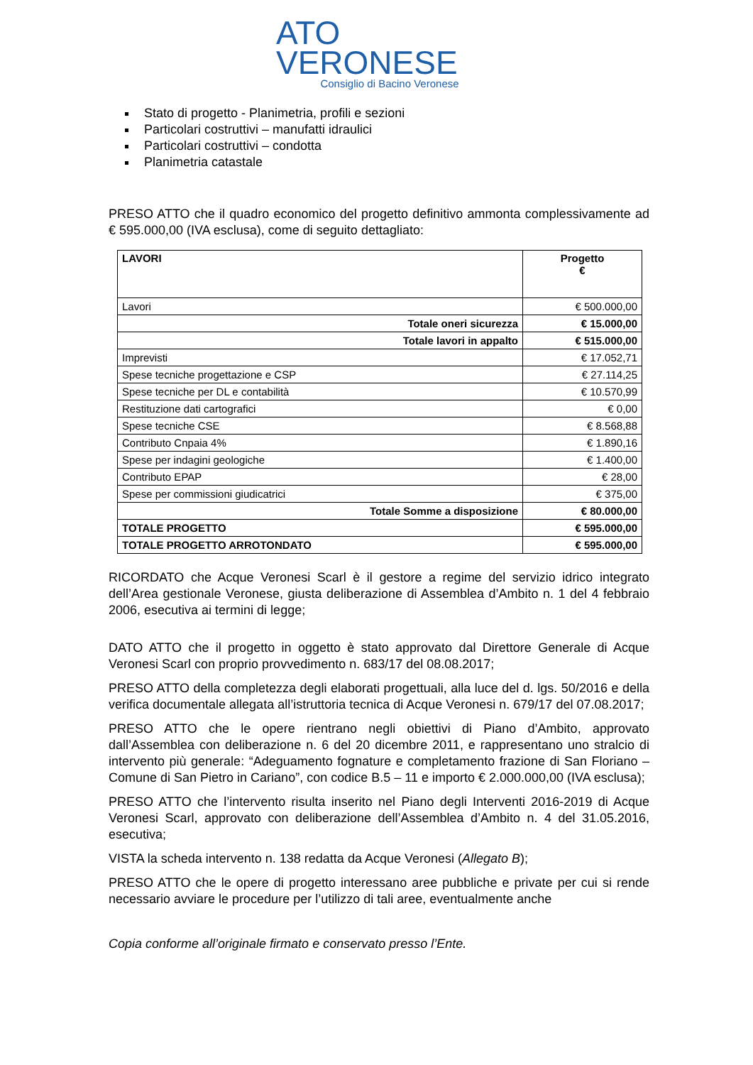ATO
VERONESE
Consiglio di Bacino Veronese
Stato di progetto - Planimetria, profili e sezioni
Particolari costruttivi – manufatti idraulici
Particolari costruttivi – condotta
Planimetria catastale
PRESO ATTO che il quadro economico del progetto definitivo ammonta complessivamente ad € 595.000,00 (IVA esclusa), come di seguito dettagliato:
| LAVORI | Progetto € |
| --- | --- |
| Lavori | € 500.000,00 |
| Totale oneri sicurezza | € 15.000,00 |
| Totale lavori in appalto | € 515.000,00 |
| Imprevisti | € 17.052,71 |
| Spese tecniche progettazione e CSP | € 27.114,25 |
| Spese tecniche per DL e contabilità | € 10.570,99 |
| Restituzione dati cartografici | € 0,00 |
| Spese tecniche CSE | € 8.568,88 |
| Contributo Cnpaia 4% | € 1.890,16 |
| Spese per indagini geologiche | € 1.400,00 |
| Contributo EPAP | € 28,00 |
| Spese per commissioni giudicatrici | € 375,00 |
| Totale Somme a disposizione | € 80.000,00 |
| TOTALE PROGETTO | € 595.000,00 |
| TOTALE PROGETTO ARROTONDATO | € 595.000,00 |
RICORDATO che Acque Veronesi Scarl è il gestore a regime del servizio idrico integrato dell’Area gestionale Veronese, giusta deliberazione di Assemblea d’Ambito n. 1 del 4 febbraio 2006, esecutiva ai termini di legge;
DATO ATTO che il progetto in oggetto è stato approvato dal Direttore Generale di Acque Veronesi Scarl con proprio provvedimento n. 683/17 del 08.08.2017;
PRESO ATTO della completezza degli elaborati progettuali, alla luce del d. lgs. 50/2016 e della verifica documentale allegata all’istruttoria tecnica di Acque Veronesi n. 679/17 del 07.08.2017;
PRESO ATTO che le opere rientrano negli obiettivi di Piano d’Ambito, approvato dall’Assemblea con deliberazione n. 6 del 20 dicembre 2011, e rappresentano uno stralcio di intervento più generale: “Adeguamento fognature e completamento frazione di San Floriano – Comune di San Pietro in Cariano”, con codice B.5 – 11 e importo € 2.000.000,00 (IVA esclusa);
PRESO ATTO che l’intervento risulta inserito nel Piano degli Interventi 2016-2019 di Acque Veronesi Scarl, approvato con deliberazione dell’Assemblea d’Ambito n. 4 del 31.05.2016, esecutiva;
VISTA la scheda intervento n. 138 redatta da Acque Veronesi (Allegato B);
PRESO ATTO che le opere di progetto interessano aree pubbliche e private per cui si rende necessario avviare le procedure per l’utilizzo di tali aree, eventualmente anche
Copia conforme all’originale firmato e conservato presso l’Ente.